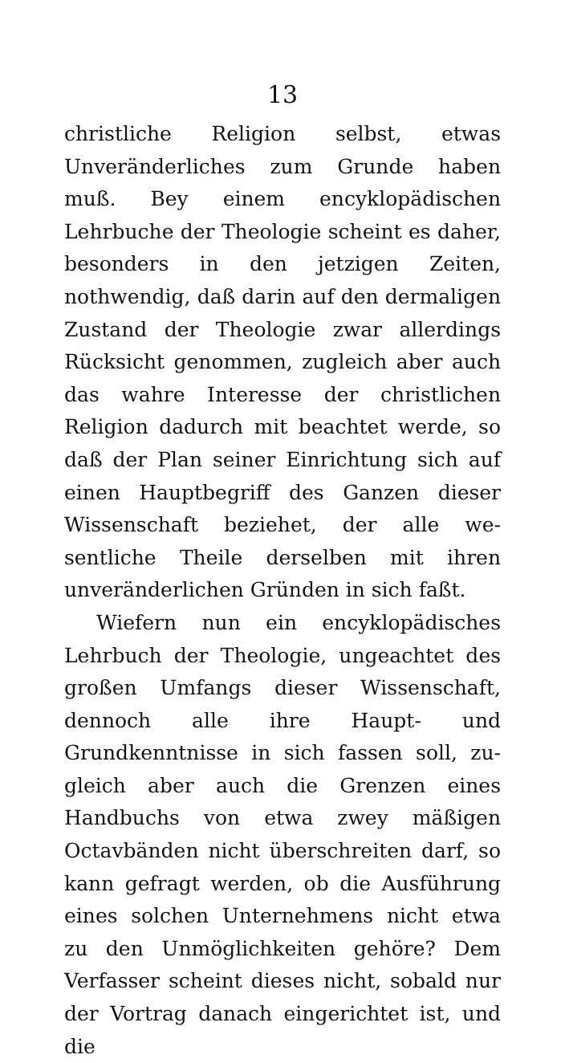13
christliche Religion selbst, etwas Unveränder­liches zum Grunde haben muß. Bey einem encyklopädischen Lehrbuche der Theologie scheint es daher, besonders in den jetzigen Zeiten, nothwendig, daß darin auf den dermaligen Zu­stand der Theologie zwar allerdings Rücksicht genommen, zugleich aber auch das wahre In­teresse der christlichen Religion dadurch mit beachtet werde, so daß der Plan seiner Ein­richtung sich auf einen Hauptbegriff des Gan­zen dieser Wissenschaft beziehet, der alle we­sentliche Theile derselben mit ihren unverän­derlichen Gründen in sich faßt.
Wiefern nun ein encyklopädisches Lehrbuch der Theologie, ungeachtet des großen Umfangs dieser Wissenschaft, dennoch alle ihre Haupt- und Grundkenntnisse in sich fassen soll, zu­gleich aber auch die Grenzen eines Handbuchs von etwa zwey mäßigen Octavbänden nicht überschreiten darf, so kann gefragt werden, ob die Ausführung eines solchen Unternehmens nicht etwa zu den Unmöglichkeiten gehöre? Dem Verfasser scheint dieses nicht, sobald nur der Vortrag danach eingerichtet ist, und die